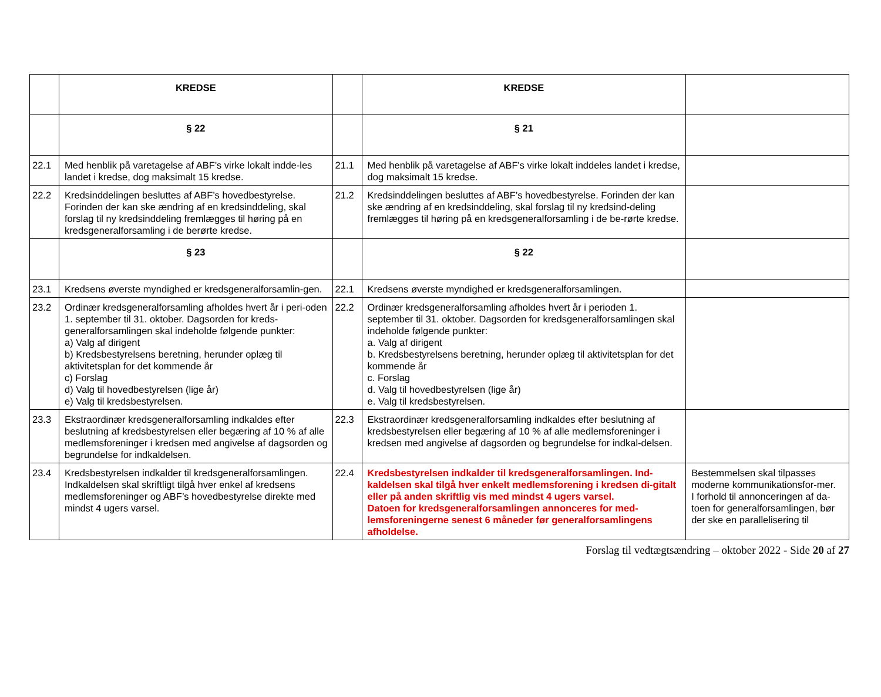| | KREDSE | | KREDSE | |
| | § 22 | | § 21 | |
| 22.1 | Med henblik på varetagelse af ABF's virke lokalt indde-les landet i kredse, dog maksimalt 15 kredse. | 21.1 | Med henblik på varetagelse af ABF's virke lokalt inddeles landet i kredse, dog maksimalt 15 kredse. | |
| 22.2 | Kredsinddelingen besluttes af ABF’s hovedbestyrelse. Forinden der kan ske ændring af en kredsinddeling, skal forslag til ny kredsinddeling fremlægges til høring på en kredsgeneralforsamling i de berørte kredse. | 21.2 | Kredsinddelingen besluttes af ABF’s hovedbestyrelse. Forinden der kan ske ændring af en kredsinddeling, skal forslag til ny kredsind-deling fremlægges til høring på en kredsgeneralforsamling i de be-rørte kredse. | |
| | § 23 | | § 22 | |
| 23.1 | Kredsens øverste myndighed er kredsgeneralforsamlin-gen. | 22.1 | Kredsens øverste myndighed er kredsgeneralforsamlingen. | |
| 23.2 | Ordinær kredsgeneralforsamling afholdes hvert år i peri-oden 1. september til 31. oktober. Dagsorden for kreds-generalforsamlingen skal indeholde følgende punkter: a) Valg af dirigent b) Kredsbestyrelsens beretning, herunder oplæg til aktivitetsplan for det kommende år c) Forslag d) Valg til hovedbestyrelsen (lige år) e) Valg til kredsbestyrelsen. | 22.2 | Ordinær kredsgeneralforsamling afholdes hvert år i perioden 1. september til 31. oktober. Dagsorden for kredsgeneralforsamlingen skal indeholde følgende punkter: a. Valg af dirigent b. Kredsbestyrelsens beretning, herunder oplæg til aktivitetsplan for det kommende år c. Forslag d. Valg til hovedbestyrelsen (lige år) e. Valg til kredsbestyrelsen. | |
| 23.3 | Ekstraordinær kredsgeneralforsamling indkaldes efter beslutning af kredsbestyrelsen eller begæring af 10 % af alle medlemsforeninger i kredsen med angivelse af dagsorden og begrundelse for indkaldelsen. | 22.3 | Ekstraordinær kredsgeneralforsamling indkaldes efter beslutning af kredsbestyrelsen eller begæring af 10 % af alle medlemsforeninger i kredsen med angivelse af dagsorden og begrundelse for indkal-delsen. | |
| 23.4 | Kredsbestyrelsen indkalder til kredsgeneralforsamlingen. Indkaldelsen skal skriftligt tilgå hver enkel af kredsens medlemsforeninger og ABF’s hovedbestyrelse direkte med mindst 4 ugers varsel. | 22.4 | Kredsbestyrelsen indkalder til kredsgeneralforsamlingen. Ind-kaldelsen skal tilgå hver enkelt medlemsforening i kredsen di-gitalt eller på anden skriftlig vis med mindst 4 ugers varsel. Datoen for kredsgeneralforsamlingen annonceres for med-lemsforeningerne senest 6 måneder før generalforsamlingens afholdelse. | Bestemmelsen skal tilpasses moderne kommunikationsfor-mer. I forhold til annonceringen af da-toen for generalforsamlingen, bør der ske en parallelisering til |
Forslag til vedtægtsændring – oktober 2022 - Side 20 af 27